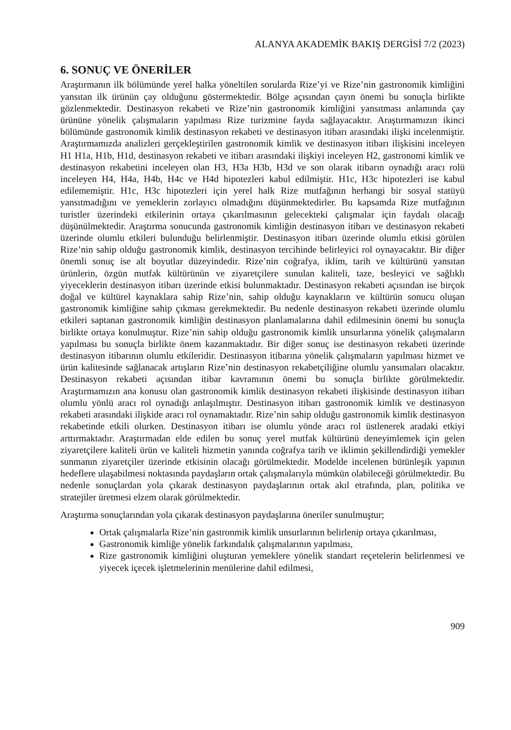ALANYA AKADEMİK BAKIŞ DERGİSİ 7/2 (2023)
6. SONUÇ VE ÖNERİLER
Araştırmanın ilk bölümünde yerel halka yöneltilen sorularda Rize’yi ve Rize’nin gastronomik kimliğini yansıtan ilk ürünün çay olduğunu göstermektedir. Bölge açısından çayın önemi bu sonuçla birlikte gözlenmektedir. Destinasyon rekabeti ve Rize’nin gastronomik kimliğini yansıtması anlamında çay ürününe yönelik çalışmaların yapılması Rize turizmine fayda sağlayacaktır. Araştırmamızın ikinci bölümünde gastronomik kimlik destinasyon rekabeti ve destinasyon itibarı arasındaki ilişki incelenmiştir. Araştırmamızda analizleri gerçekleştirilen gastronomik kimlik ve destinasyon itibarı ilişkisini inceleyen H1 H1a, H1b, H1d, destinasyon rekabeti ve itibarı arasındaki ilişkiyi inceleyen H2, gastronomi kimlik ve destinasyon rekabetini inceleyen olan H3, H3a H3b, H3d ve son olarak itibarın oynadığı aracı rolü inceleyen H4, H4a, H4b, H4c ve H4d hipotezleri kabul edilmiştir. H1c, H3c hipotezleri ise kabul edilememiştir. H1c, H3c hipotezleri için yerel halk Rize mutfağının herhangi bir sosyal statüyü yansıtmadığını ve yemeklerin zorlayıcı olmadığını düşünmektedirler. Bu kapsamda Rize mutfağının turistler üzerindeki etkilerinin ortaya çıkarılmasının gelecekteki çalışmalar için faydalı olacağı düşünülmektedir. Araştırma sonucunda gastronomik kimliğin destinasyon itibarı ve destinasyon rekabeti üzerinde olumlu etkileri bulunduğu belirlenmiştir. Destinasyon itibarı üzerinde olumlu etkisi görülen Rize’nin sahip olduğu gastronomik kimlik, destinasyon tercihinde belirleyici rol oynayacaktır. Bir diğer önemli sonuç ise alt boyutlar düzeyindedir. Rize’nin coğrafya, iklim, tarih ve kültürünü yansıtan ürünlerin, özgün mutfak kültürünün ve ziyaretçilere sunulan kaliteli, taze, besleyici ve sağlıklı yiyeceklerin destinasyon itibarı üzerinde etkisi bulunmaktadır. Destinasyon rekabeti açısından ise birçok doğal ve kültürel kaynaklara sahip Rize’nin, sahip olduğu kaynakların ve kültürün sonucu oluşan gastronomik kimliğine sahip çıkması gerekmektedir. Bu nedenle destinasyon rekabeti üzerinde olumlu etkileri saptanan gastronomik kimliğin destinasyon planlamalarına dahil edilmesinin önemi bu sonuçla birlikte ortaya konulmuştur. Rize’nin sahip olduğu gastronomik kimlik unsurlarına yönelik çalışmaların yapılması bu sonuçla birlikte önem kazanmaktadır. Bir diğer sonuç ise destinasyon rekabeti üzerinde destinasyon itibarının olumlu etkileridir. Destinasyon itibarına yönelik çalışmaların yapılması hizmet ve ürün kalitesinde sağlanacak artışların Rize’nin destinasyon rekabetçiliğine olumlu yansımaları olacaktır. Destinasyon rekabeti açısından itibar kavramının önemi bu sonuçla birlikte görülmektedir. Araştırmamızın ana konusu olan gastronomik kimlik destinasyon rekabeti ilişkisinde destinasyon itibarı olumlu yönlü aracı rol oynadığı anlaşılmıştır. Destinasyon itibarı gastronomik kimlik ve destinasyon rekabeti arasındaki ilişkide aracı rol oynamaktadır. Rize’nin sahip olduğu gastronomik kimlik destinasyon rekabetinde etkili olurken. Destinasyon itibarı ise olumlu yönde aracı rol üstlenerek aradaki etkiyi arttırmaktadır. Araştırmadan elde edilen bu sonuç yerel mutfak kültürünü deneyimlemek için gelen ziyaretçilere kaliteli ürün ve kaliteli hizmetin yanında coğrafya tarih ve iklimin şekillendirdiği yemekler sunmanın ziyaretçiler üzerinde etkisinin olacağı görülmektedir. Modelde incelenen bütünleşik yapının hedeflere ulaşabilmesi noktasında paydaşların ortak çalışmalarıyla mümkün olabileceği görülmektedir. Bu nedenle sonuçlardan yola çıkarak destinasyon paydaşlarının ortak akıl etrafında, plan, politika ve stratejiler üretmesi elzem olarak görülmektedir.
Araştırma sonuçlarından yola çıkarak destinasyon paydaşlarına öneriler sunulmuştur;
Ortak çalışmalarla Rize’nin gastronmik kimlik unsurlarının belirlenip ortaya çıkarılması,
Gastronomik kimliğe yönelik farkındalık çalışmalarının yapılması,
Rize gastronomik kimliğini oluşturan yemeklere yönelik standart reçetelerin belirlenmesi ve yiyecek içecek işletmelerinin menülerine dahil edilmesi,
909